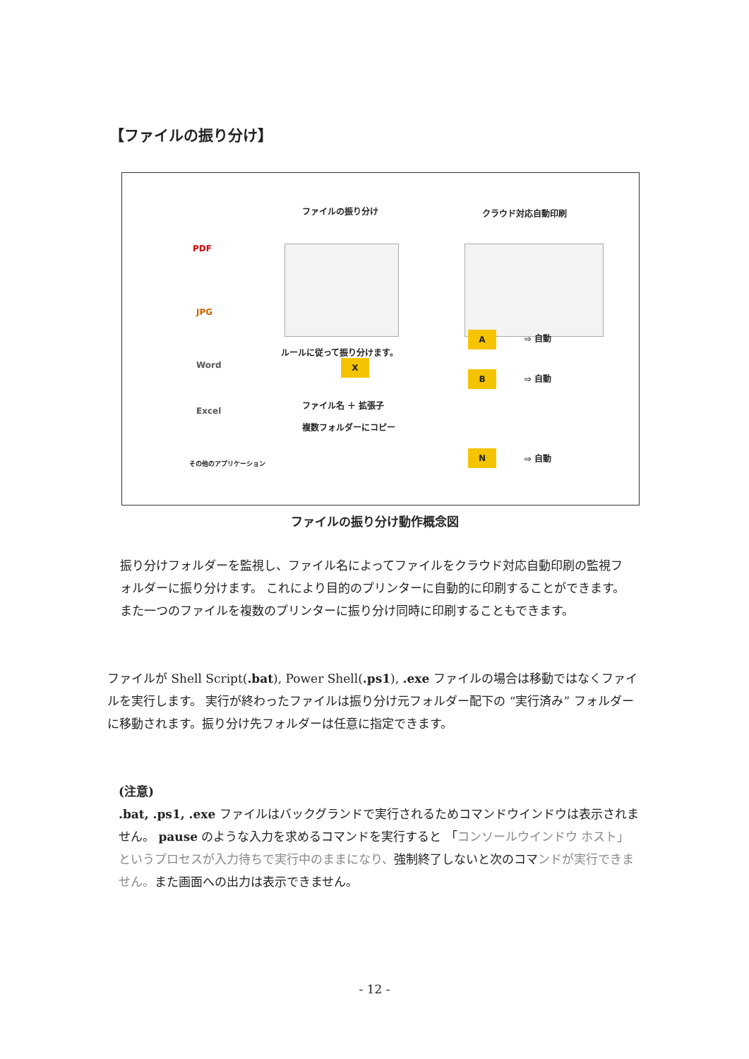【ファイルの振り分け】
ファイルの振り分け クラウド対応自動印刷
PDF
JPG
Word
Excel
その他のアプリケーション
ルールに従って振り分けます。
X
ファイル名 ＋ 拡張子
複数フォルダーにコピー
A
B
N
⇨ 自動
⇨ 自動
⇨ 自動
ファイルの振り分け動作概念図
振り分けフォルダーを監視し、ファイル名によってファイルをクラウド対応自動印刷の監視フォルダーに振り分けます。 これにより目的のプリンターに自動的に印刷することができます。 また一つのファイルを複数のプリンターに振り分け同時に印刷することもできます。
ファイルが Shell Script(.bat), Power Shell(.ps1), .exe ファイルの場合は移動ではなくファイルを実行します。 実行が終わったファイルは振り分け元フォルダー配下の “実行済み” フォルダーに移動されます。振り分け先フォルダーは任意に指定できます。
(注意)
.bat, .ps1, .exe ファイルはバックグランドで実行されるためコマンドウインドウは表示されません。 pause のような入力を求めるコマンドを実行すると 「コンソールウインドウ ホスト」というプロセスが入力待ちで実行中のままになり、強制終了しないと次のコマンドが実行できません。また画面への出力は表示できません。
- 12 -